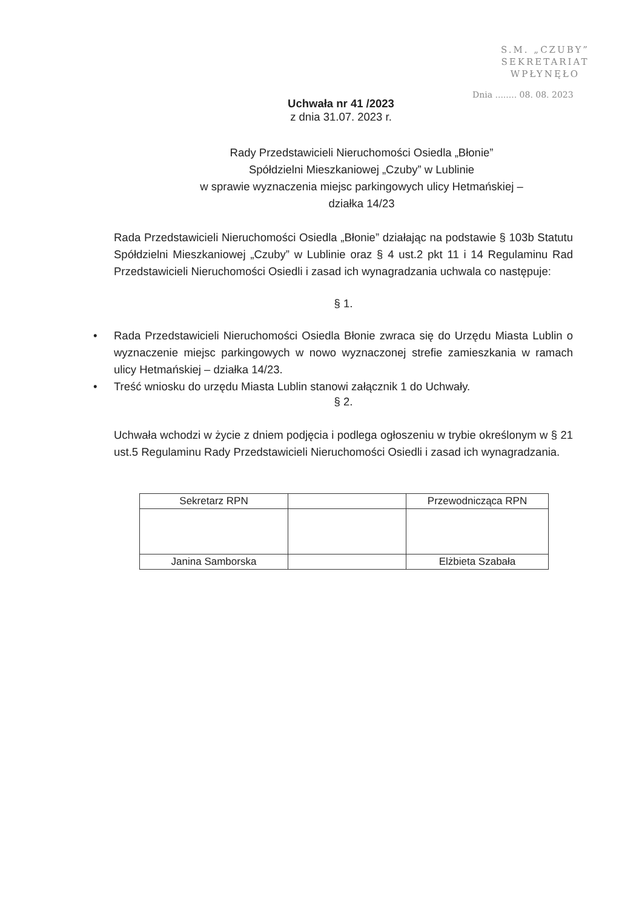S.M. „CZUBY”
SEKRETARIAT
WPŁYNĘŁO
Dnia ........ 08. 08. 2023
Uchwała nr 41 /2023
z dnia 31.07. 2023 r.
Rady Przedstawicieli Nieruchomości Osiedla „Błonie”
Spółdzielni Mieszkaniowej „Czuby” w Lublinie
w sprawie wyznaczenia miejsc parkingowych ulicy Hetmańskiej –
działka 14/23
Rada Przedstawicieli Nieruchomości Osiedla „Błonie” działając na podstawie § 103b Statutu Spółdzielni Mieszkaniowej „Czuby” w Lublinie oraz § 4 ust.2 pkt 11 i 14 Regulaminu Rad Przedstawicieli Nieruchomości Osiedli i zasad ich wynagradzania uchwala co następuje:
§ 1.
• Rada Przedstawicieli Nieruchomości Osiedla Błonie zwraca się do Urzędu Miasta Lublin o wyznaczenie miejsc parkingowych w nowo wyznaczonej strefie zamieszkania w ramach ulicy Hetmańskiej – działka 14/23.
• Treść wniosku do urzędu Miasta Lublin stanowi załącznik 1 do Uchwały.
§ 2.
Uchwała wchodzi w życie z dniem podjęcia i podlega ogłoszeniu w trybie określonym w § 21 ust.5 Regulaminu Rady Przedstawicieli Nieruchomości Osiedli i zasad ich wynagradzania.
| Sekretarz RPN | | Przewodnicząca RPN |
| Janina Samborska | | Elżbieta Szabała |